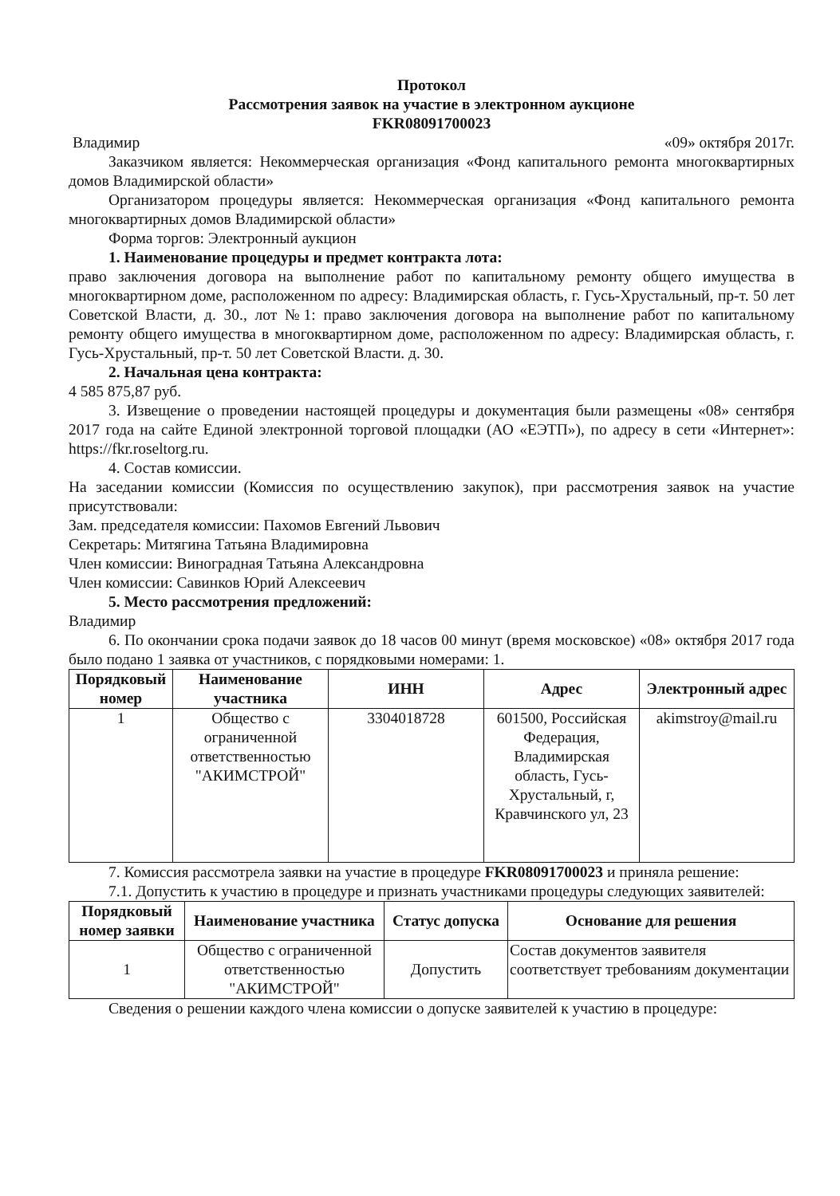Протокол
Рассмотрения заявок на участие в электронном аукционе
FKR08091700023
Владимир «09» октября 2017г.
Заказчиком является: Некоммерческая организация «Фонд капитального ремонта многоквартирных домов Владимирской области»
Организатором процедуры является: Некоммерческая организация «Фонд капитального ремонта многоквартирных домов Владимирской области»
Форма торгов: Электронный аукцион
1. Наименование процедуры и предмет контракта лота:
право заключения договора на выполнение работ по капитальному ремонту общего имущества в многоквартирном доме, расположенном по адресу: Владимирская область, г. Гусь-Хрустальный, пр-т. 50 лет Советской Власти, д. 30., лот №1: право заключения договора на выполнение работ по капитальному ремонту общего имущества в многоквартирном доме, расположенном по адресу: Владимирская область, г. Гусь-Хрустальный, пр-т. 50 лет Советской Власти. д. 30.
2. Начальная цена контракта:
4 585 875,87 руб.
3. Извещение о проведении настоящей процедуры и документация были размещены «08» сентября 2017 года на сайте Единой электронной торговой площадки (АО «ЕЭТП»), по адресу в сети «Интернет»: https://fkr.roseltorg.ru.
4. Состав комиссии.
На заседании комиссии (Комиссия по осуществлению закупок), при рассмотрения заявок на участие присутствовали:
Зам. председателя комиссии: Пахомов Евгений Львович
Секретарь: Митягина Татьяна Владимировна
Член комиссии: Виноградная Татьяна Александровна
Член комиссии: Савинков Юрий Алексеевич
5. Место рассмотрения предложений:
Владимир
6. По окончании срока подачи заявок до 18 часов 00 минут (время московское) «08» октября 2017 года было подано 1 заявка от участников, с порядковыми номерами: 1.
| Порядковый номер | Наименование участника | ИНН | Адрес | Электронный адрес |
| --- | --- | --- | --- | --- |
| 1 | Общество с ограниченной ответственностью "АКИМСТРОЙ" | 3304018728 | 601500, Российская Федерация, Владимирская область, Гусь-Хрустальный, г, Кравчинского ул, 23 | akimstroy@mail.ru |
7. Комиссия рассмотрела заявки на участие в процедуре FKR08091700023 и приняла решение:
7.1. Допустить к участию в процедуре и признать участниками процедуры следующих заявителей:
| Порядковый номер заявки | Наименование участника | Статус допуска | Основание для решения |
| --- | --- | --- | --- |
| 1 | Общество с ограниченной ответственностью "АКИМСТРОЙ" | Допустить | Состав документов заявителя соответствует требованиям документации |
Сведения о решении каждого члена комиссии о допуске заявителей к участию в процедуре: